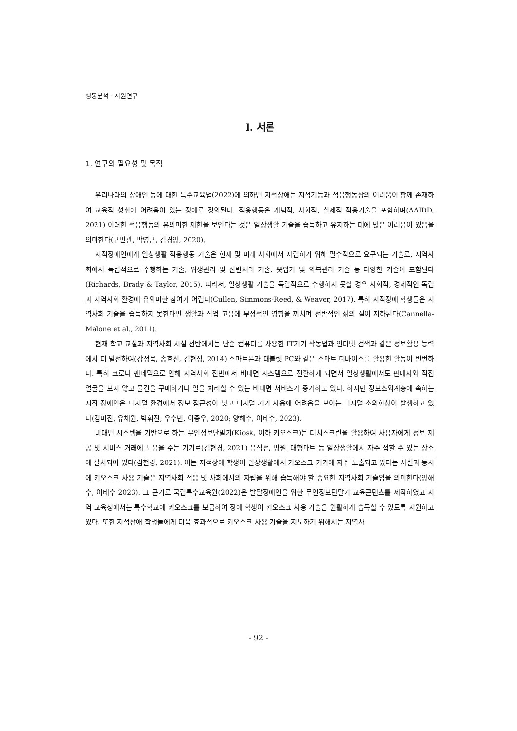행동분석 · 지원연구
Ⅰ. 서론
1. 연구의 필요성 및 목적
우리나라의 장애인 등에 대한 특수교육법(2022)에 의하면 지적장애는 지적기능과 적응행동상의 어려움이 함께 존재하여 교육적 성취에 어려움이 있는 장애로 정의된다. 적응행동은 개념적, 사회적, 실제적 적응기술을 포함하며(AAIDD, 2021) 이러한 적응행동의 유의미한 제한을 보인다는 것은 일상생활 기술을 습득하고 유지하는 데에 많은 어려움이 있음을 의미한다(구민관, 박영근, 김경양, 2020).
지적장애인에게 일상생활 적응행동 기술은 현재 및 미래 사회에서 자립하기 위해 필수적으로 요구되는 기술로, 지역사회에서 독립적으로 수행하는 기술, 위생관리 및 신변처리 기술, 옷입기 및 의복관리 기술 등 다양한 기술이 포함된다(Richards, Brady & Taylor, 2015). 따라서, 일상생활 기술을 독립적으로 수행하지 못할 경우 사회적, 경제적인 독립과 지역사회 환경에 유의미한 참여가 어렵다(Cullen, Simmons-Reed, & Weaver, 2017). 특히 지적장애 학생들은 지역사회 기술을 습득하지 못한다면 생활과 직업 고용에 부정적인 영향을 끼치며 전반적인 삶의 질이 저하된다(Cannella-Malone et al., 2011).
현재 학교 교실과 지역사회 시설 전반에서는 단순 컴퓨터를 사용한 IT기기 작동법과 인터넷 검색과 같은 정보활용 능력에서 더 발전하여(강정묵, 송효진, 김현성, 2014) 스마트폰과 태블릿 PC와 같은 스마트 디바이스를 활용한 활동이 빈번하다. 특히 코로나 팬데믹으로 인해 지역사회 전반에서 비대면 시스템으로 전환하게 되면서 일상생활에서도 판매자와 직접 얼굴을 보지 않고 물건을 구매하거나 일을 처리할 수 있는 비대면 서비스가 증가하고 있다. 하지만 정보소외계층에 속하는 지적 장애인은 디지털 환경에서 정보 접근성이 낮고 디지털 기기 사용에 어려움을 보이는 디지털 소외현상이 발생하고 있다(김미진, 유채원, 박휘진, 우수빈, 이종우, 2020; 양해수, 이태수, 2023).
비대면 시스템을 기반으로 하는 무인정보단말기(Kiosk, 이하 키오스크)는 터치스크린을 활용하여 사용자에게 정보 제공 및 서비스 거래에 도움을 주는 기기로(김현경, 2021) 음식점, 병원, 대형마트 등 일상생활에서 자주 접할 수 있는 장소에 설치되어 있다(김현경, 2021). 이는 지적장애 학생이 일상생활에서 키오스크 기기에 자주 노출되고 있다는 사실과 동시에 키오스크 사용 기술은 지역사회 적응 및 사회에서의 자립을 위해 습득해야 할 중요한 지역사회 기술임을 의미한다(양해수, 이태수 2023). 그 근거로 국립특수교육원(2022)은 발달장애인을 위한 무인정보단말기 교육콘텐츠를 제작하였고 지역 교육청에서는 특수학교에 키오스크를 보급하여 장애 학생이 키오스크 사용 기술을 원활하게 습득할 수 있도록 지원하고 있다. 또한 지적장애 학생들에게 더욱 효과적으로 키오스크 사용 기술을 지도하기 위해서는 지역사
- 92 -